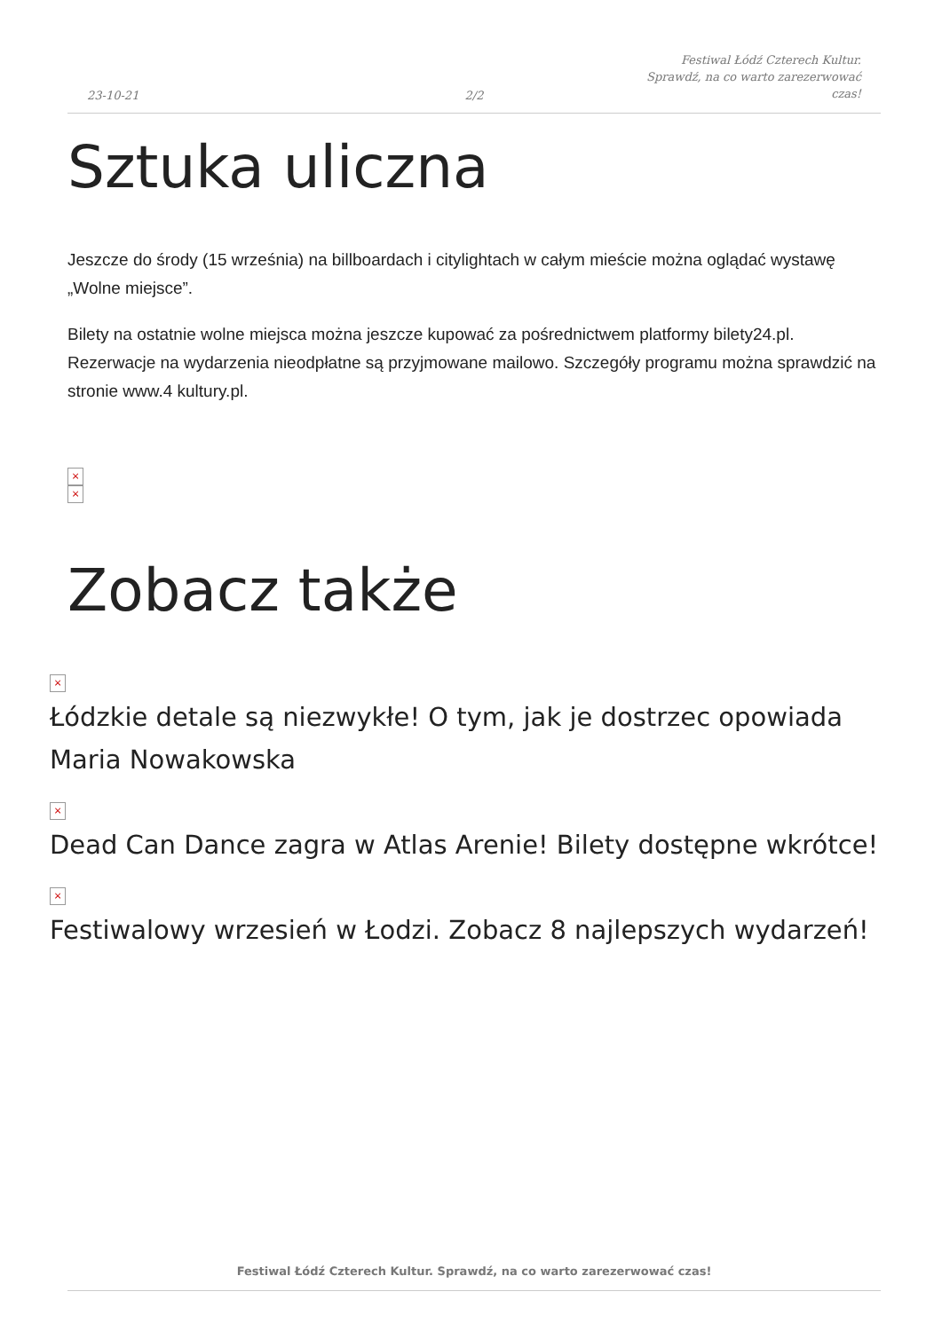23-10-21
2/2
Festiwal Łódź Czterech Kultur. Sprawdź, na co warto zarezerwować czas!
Sztuka uliczna
Jeszcze do środy (15 września) na billboardach i citylightach w całym mieście można oglądać wystawę „Wolne miejsce”.
Bilety na ostatnie wolne miejsca można jeszcze kupować za pośrednictwem platformy bilety24.pl. Rezerwacje na wydarzenia nieodpłatne są przyjmowane mailowo. Szczegóły programu można sprawdzić na stronie www.4 kultury.pl.
×
×
Zobacz także
×
Łódzkie detale są niezwykłe! O tym, jak je dostrzec opowiada Maria Nowakowska
×
Dead Can Dance zagra w Atlas Arenie! Bilety dostępne wkrótce!
×
Festiwalowy wrzesień w Łodzi. Zobacz 8 najlepszych wydarzeń!
Festiwal Łódź Czterech Kultur. Sprawdź, na co warto zarezerwować czas!